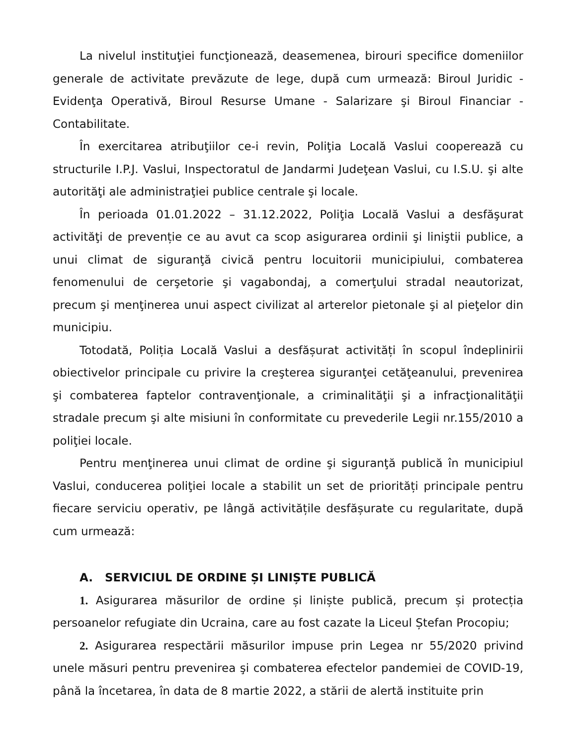La nivelul instituţiei funcţionează, deasemenea, birouri specifice domeniilor generale de activitate prevăzute de lege, după cum urmează: Biroul Juridic - Evidenţa Operativă, Biroul Resurse Umane - Salarizare şi Biroul Financiar - Contabilitate.
În exercitarea atribuţiilor ce-i revin, Poliţia Locală Vaslui cooperează cu structurile I.P.J. Vaslui, Inspectoratul de Jandarmi Judeţean Vaslui, cu I.S.U. şi alte autorităţi ale administraţiei publice centrale şi locale.
În perioada 01.01.2022 – 31.12.2022, Poliţia Locală Vaslui a desfăşurat activităţi de prevenție ce au avut ca scop asigurarea ordinii şi liniştii publice, a unui climat de siguranţă civică pentru locuitorii municipiului, combaterea fenomenului de cerşetorie şi vagabondaj, a comerţului stradal neautorizat, precum şi menţinerea unui aspect civilizat al arterelor pietonale şi al pieţelor din municipiu.
Totodată, Poliția Locală Vaslui a desfășurat activități în scopul îndeplinirii obiectivelor principale cu privire la creşterea siguranţei cetăţeanului, prevenirea şi combaterea faptelor contravenţionale, a criminalităţii şi a infracţionalităţii stradale precum şi alte misiuni în conformitate cu prevederile Legii nr.155/2010 a poliţiei locale.
Pentru menţinerea unui climat de ordine şi siguranţă publică în municipiul Vaslui, conducerea poliţiei locale a stabilit un set de priorități principale pentru fiecare serviciu operativ, pe lângă activitățile desfășurate cu regularitate, după cum urmează:
A. SERVICIUL DE ORDINE ȘI LINIȘTE PUBLICĂ
1. Asigurarea măsurilor de ordine și liniște publică, precum și protecția persoanelor refugiate din Ucraina, care au fost cazate la Liceul Ștefan Procopiu;
2. Asigurarea respectării măsurilor impuse prin Legea nr 55/2020 privind unele măsuri pentru prevenirea şi combaterea efectelor pandemiei de COVID-19, până la încetarea, în data de 8 martie 2022, a stării de alertă instituite prin